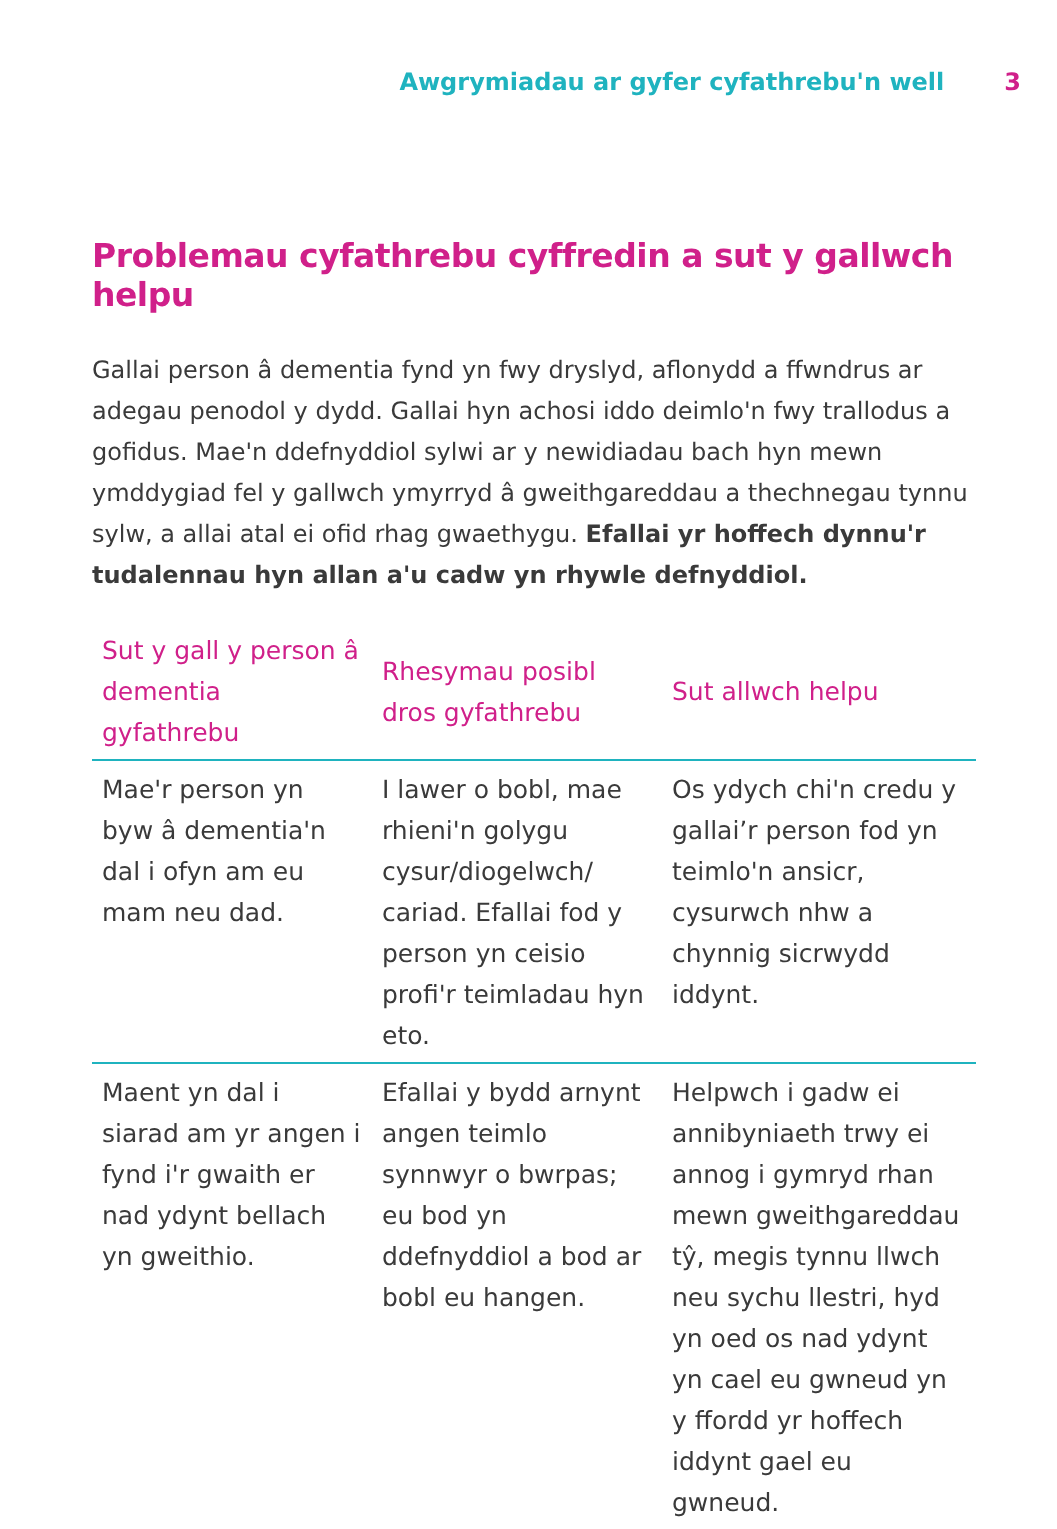Awgrymiadau ar gyfer cyfathrebu'n well 3
Problemau cyfathrebu cyffredin a sut y gallwch helpu
Gallai person â dementia fynd yn fwy dryslyd, aflonydd a ffwndrus ar adegau penodol y dydd. Gallai hyn achosi iddo deimlo'n fwy trallodus a gofidus. Mae'n ddefnyddiol sylwi ar y newidiadau bach hyn mewn ymddygiad fel y gallwch ymyrryd â gweithgareddau a thechnegau tynnu sylw, a allai atal ei ofid rhag gwaethygu. Efallai yr hoffech dynnu'r tudalennau hyn allan a'u cadw yn rhywle defnyddiol.
| Sut y gall y person â dementia gyfathrebu | Rhesymau posibl dros gyfathrebu | Sut allwch helpu |
| --- | --- | --- |
| Mae'r person yn byw â dementia'n dal i ofyn am eu mam neu dad. | I lawer o bobl, mae rhieni'n golygu cysur/diogelwch/ cariad. Efallai fod y person yn ceisio profi'r teimladau hyn eto. | Os ydych chi'n credu y gallai’r person fod yn teimlo'n ansicr, cysurwch nhw a chynnig sicrwydd iddynt. |
| Maent yn dal i siarad am yr angen i fynd i'r gwaith er nad ydynt bellach yn gweithio. | Efallai y bydd arnynt angen teimlo synnwyr o bwrpas; eu bod yn ddefnyddiol a bod ar bobl eu hangen. | Helpwch i gadw ei annibyniaeth trwy ei annog i gymryd rhan mewn gweithgareddau tŷ, megis tynnu llwch neu sychu llestri, hyd yn oed os nad ydynt yn cael eu gwneud yn y ffordd yr hoffech iddynt gael eu gwneud. |